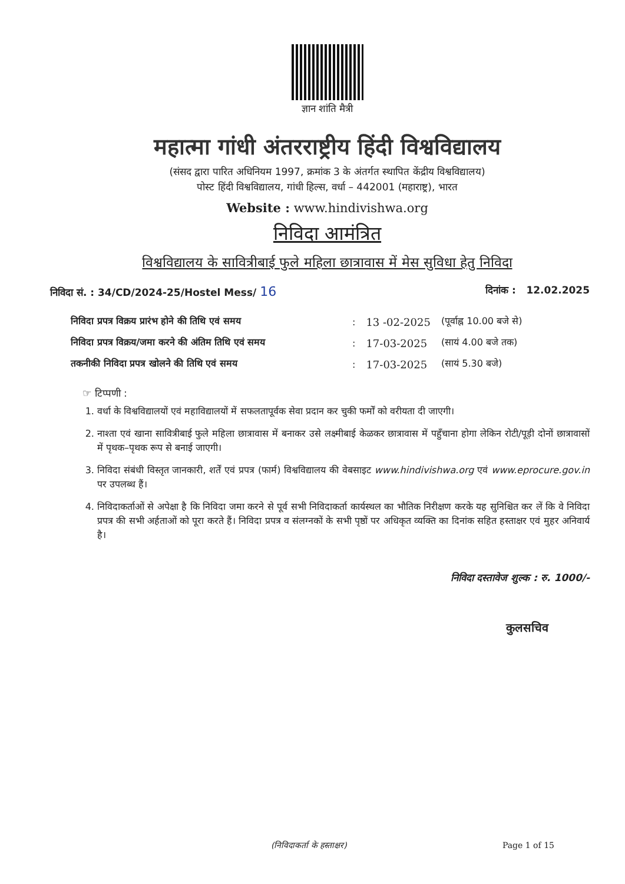ज्ञान शांति मैत्री
महात्मा गांधी अंतरराष्ट्रीय हिंदी विश्वविद्यालय
(संसद द्वारा पारित अधिनियम 1997, क्रमांक 3 के अंतर्गत स्थापित केंद्रीय विश्वविद्यालय)
पोस्ट हिंदी विश्वविद्यालय, गांधी हिल्स, वर्धा – 442001 (महाराष्ट्र), भारत
Website : www.hindivishwa.org
निविदा आमंत्रित
विश्वविद्यालय के सावित्रीबाई फुले महिला छात्रावास में मेस सुविधा हेतु निविदा
निविदा सं. : 34/CD/2024-25/Hostel Mess/ 16 दिनांक : 12.02.2025
| निविदा प्रपत्र विक्रय प्रारंभ होने की तिथि एवं समय | : | 13 -02-2025 | (पूर्वाह्न 10.00 बजे से) |
| निविदा प्रपत्र विक्रय/जमा करने की अंतिम तिथि एवं समय | : | 17-03-2025 | (सायं 4.00 बजे तक) |
| तकनीकी निविदा प्रपत्र खोलने की तिथि एवं समय | : | 17-03-2025 | (सायं 5.30 बजे) |
☞ टिप्पणी :
1. वर्धा के विश्वविद्यालयों एवं महाविद्यालयों में सफलतापूर्वक सेवा प्रदान कर चुकी फर्मों को वरीयता दी जाएगी।
2. नाश्ता एवं खाना सावित्रीबाई फुले महिला छात्रावास में बनाकर उसे लक्ष्मीबाई केळकर छात्रावास में पहुँचाना होगा लेकिन रोटी/पूड़ी दोनों छात्रावासों में पृथक–पृथक रूप से बनाई जाएगी।
3. निविदा संबंधी विस्तृत जानकारी, शर्तें एवं प्रपत्र (फार्म) विश्वविद्यालय की वेबसाइट www.hindivishwa.org एवं www.eprocure.gov.in पर उपलब्ध हैं।
4. निविदाकर्ताओं से अपेक्षा है कि निविदा जमा करने से पूर्व सभी निविदाकर्ता कार्यस्थल का भौतिक निरीक्षण करके यह सुनिश्चित कर लें कि वे निविदा प्रपत्र की सभी अर्हताओं को पूरा करते हैं। निविदा प्रपत्र व संलग्नकों के सभी पृष्ठों पर अधिकृत व्यक्ति का दिनांक सहित हस्ताक्षर एवं मुहर अनिवार्य है।
निविदा दस्तावेज शुल्क : रु. 1000/-
कुलसचिव
(निविदाकर्ता के हस्ताक्षर) Page 1 of 15